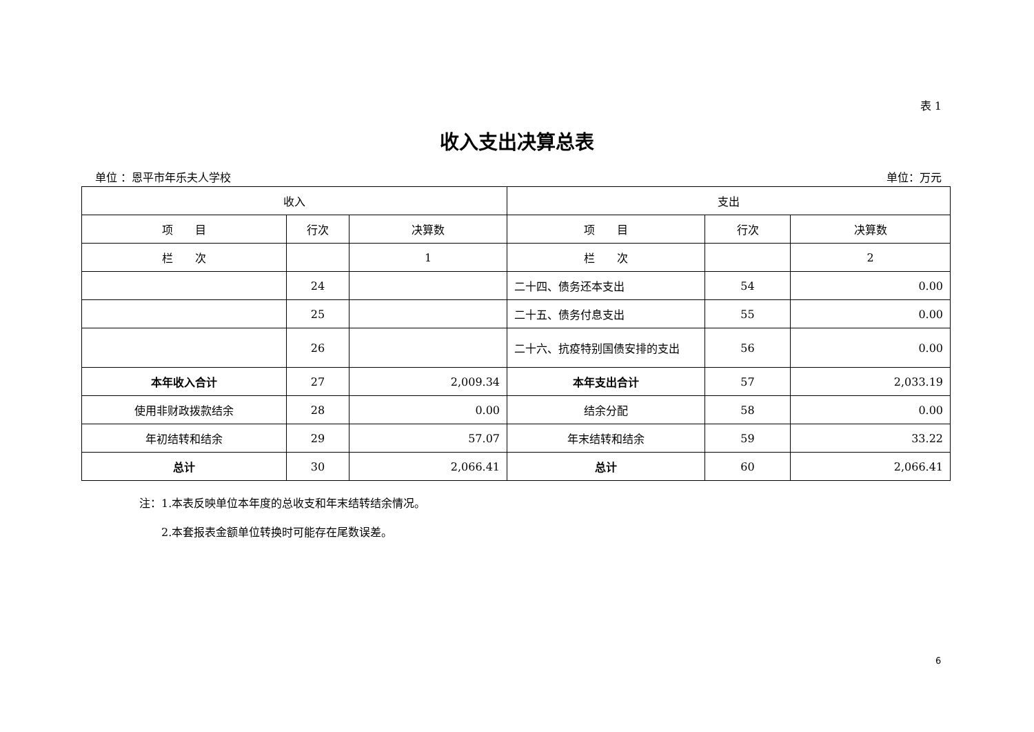表 1
收入支出决算总表
单位 ：恩平市年乐夫人学校 单位：万元
| 收入 | | | 支出 | | |
| --- | --- | --- | --- | --- | --- |
| 项 目 | 行次 | 决算数 | 项 目 | 行次 | 决算数 |
| 栏 次 | | 1 | 栏 次 | | 2 |
| | 24 | | 二十四、债务还本支出 | 54 | 0.00 |
| | 25 | | 二十五、债务付息支出 | 55 | 0.00 |
| | 26 | | 二十六、抗疫特别国债安排的支出 | 56 | 0.00 |
| 本年收入合计 | 27 | 2,009.34 | 本年支出合计 | 57 | 2,033.19 |
| 使用非财政拨款结余 | 28 | 0.00 | 结余分配 | 58 | 0.00 |
| 年初结转和结余 | 29 | 57.07 | 年末结转和结余 | 59 | 33.22 |
| 总计 | 30 | 2,066.41 | 总计 | 60 | 2,066.41 |
注：1.本表反映单位本年度的总收支和年末结转结余情况。
　　2.本套报表金额单位转换时可能存在尾数误差。
6